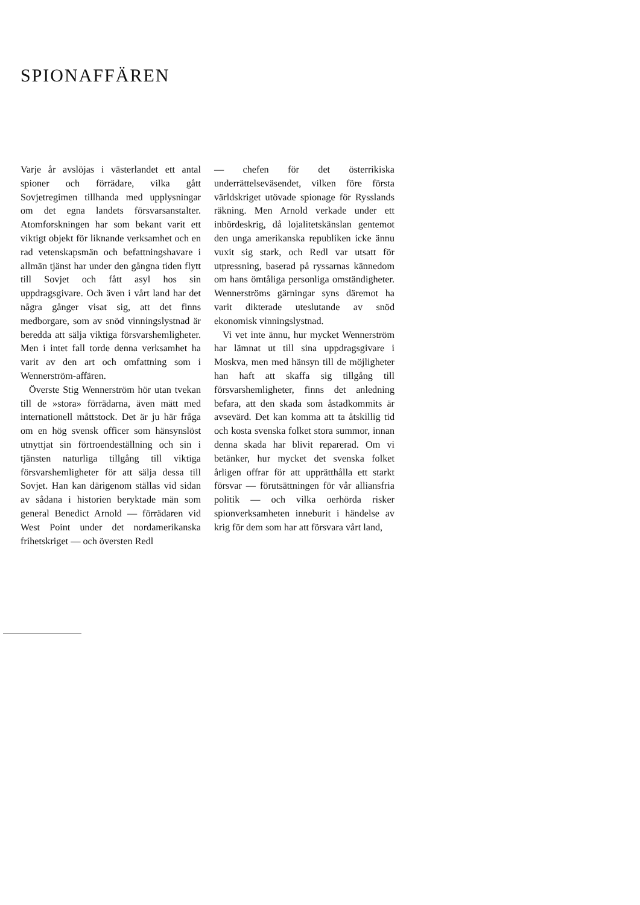SPIONAFFÄREN
Varje år avslöjas i västerlandet ett antal spioner och förrädare, vilka gått Sovjetregimen tillhanda med upplysningar om det egna landets försvarsanstalter. Atomforskningen har som bekant varit ett viktigt objekt för liknande verksamhet och en rad vetenskapsmän och befattningshavare i allmän tjänst har under den gångna tiden flytt till Sovjet och fått asyl hos sin uppdragsgivare. Och även i vårt land har det några gånger visat sig, att det finns medborgare, som av snöd vinningslystnad är beredda att sälja viktiga försvarshemligheter. Men i intet fall torde denna verksamhet ha varit av den art och omfattning som i Wennerström-affären.
Överste Stig Wennerström hör utan tvekan till de »stora» förrädarna, även mätt med internationell måttstock. Det är ju här fråga om en hög svensk officer som hänsynslöst utnyttjat sin förtroendeställning och sin i tjänsten naturliga tillgång till viktiga försvarshemligheter för att sälja dessa till Sovjet. Han kan därigenom ställas vid sidan av sådana i historien beryktade män som general Benedict Arnold — förrädaren vid West Point under det nordamerikanska frihetskriget — och översten Redl
— chefen för det österrikiska underrättelseväsendet, vilken före första världskriget utövade spionage för Rysslands räkning. Men Arnold verkade under ett inbördeskrig, då lojalitetskänslan gentemot den unga amerikanska republiken icke ännu vuxit sig stark, och Redl var utsatt för utpressning, baserad på ryssarnas kännedom om hans ömtåliga personliga omständigheter. Wennerströms gärningar syns däremot ha varit dikterade uteslutande av snöd ekonomisk vinningslystnad.
Vi vet inte ännu, hur mycket Wennerström har lämnat ut till sina uppdragsgivare i Moskva, men med hänsyn till de möjligheter han haft att skaffa sig tillgång till försvarshemligheter, finns det anledning befara, att den skada som åstadkommits är avsevärd. Det kan komma att ta åtskillig tid och kosta svenska folket stora summor, innan denna skada har blivit reparerad. Om vi betänker, hur mycket det svenska folket årligen offrar för att upprätthålla ett starkt försvar — förutsättningen för vår alliansfria politik — och vilka oerhörda risker spionverksamheten inneburit i händelse av krig för dem som har att försvara vårt land,